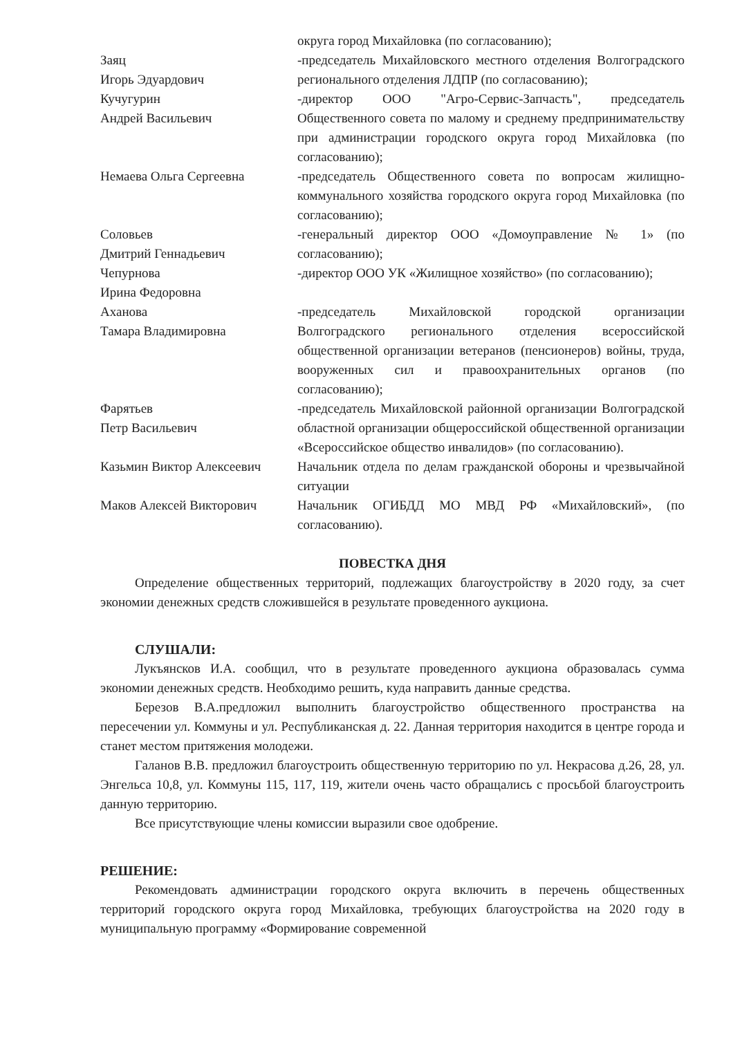округа город Михайловка (по согласованию);
Заяц
Игорь Эдуардович
-председатель Михайловского местного отделения Волгоградского регионального отделения ЛДПР (по согласованию);
Кучугурин
Андрей Васильевич
-директор ООО "Агро-Сервис-Запчасть", председатель Общественного совета по малому и среднему предпринимательству при администрации городского округа город Михайловка (по согласованию);
Немаева Ольга Сергеевна -председатель Общественного совета по вопросам жилищно-коммунального хозяйства городского округа город Михайловка (по согласованию);
Соловьев
Дмитрий Геннадьевич
-генеральный директор ООО «Домоуправление № 1» (по согласованию);
Чепурнова
Ирина Федоровна
-директор ООО УК «Жилищное хозяйство» (по согласованию);
Аханова
Тамара Владимировна
-председатель Михайловской городской организации Волгоградского регионального отделения всероссийской общественной организации ветеранов (пенсионеров) войны, труда, вооруженных сил и правоохранительных органов (по согласованию);
Фарятьев
Петр Васильевич
-председатель Михайловской районной организации Волгоградской областной организации общероссийской общественной организации «Всероссийское общество инвалидов» (по согласованию).
Казьмин Виктор Алексеевич Начальник отдела по делам гражданской обороны и чрезвычайной ситуации
Маков Алексей Викторович Начальник ОГИБДД МО МВД РФ «Михайловский», (по согласованию).
ПОВЕСТКА ДНЯ
Определение общественных территорий, подлежащих благоустройству в 2020 году, за счет экономии денежных средств сложившейся в результате проведенного аукциона.
СЛУШАЛИ:
Лукъянсков И.А. сообщил, что в результате проведенного аукциона образовалась сумма экономии денежных средств. Необходимо решить, куда направить данные средства.
Березов В.А.предложил выполнить благоустройство общественного пространства на пересечении ул. Коммуны и ул. Республиканская д. 22. Данная территория находится в центре города и станет местом притяжения молодежи.
Галанов В.В. предложил благоустроить общественную территорию по ул. Некрасова д.26, 28, ул. Энгельса 10,8, ул. Коммуны 115, 117, 119, жители очень часто обращались с просьбой благоустроить данную территорию.
Все присутствующие члены комиссии выразили свое одобрение.
РЕШЕНИЕ:
Рекомендовать администрации городского округа включить в перечень общественных территорий городского округа город Михайловка, требующих благоустройства на 2020 году в муниципальную программу «Формирование современной